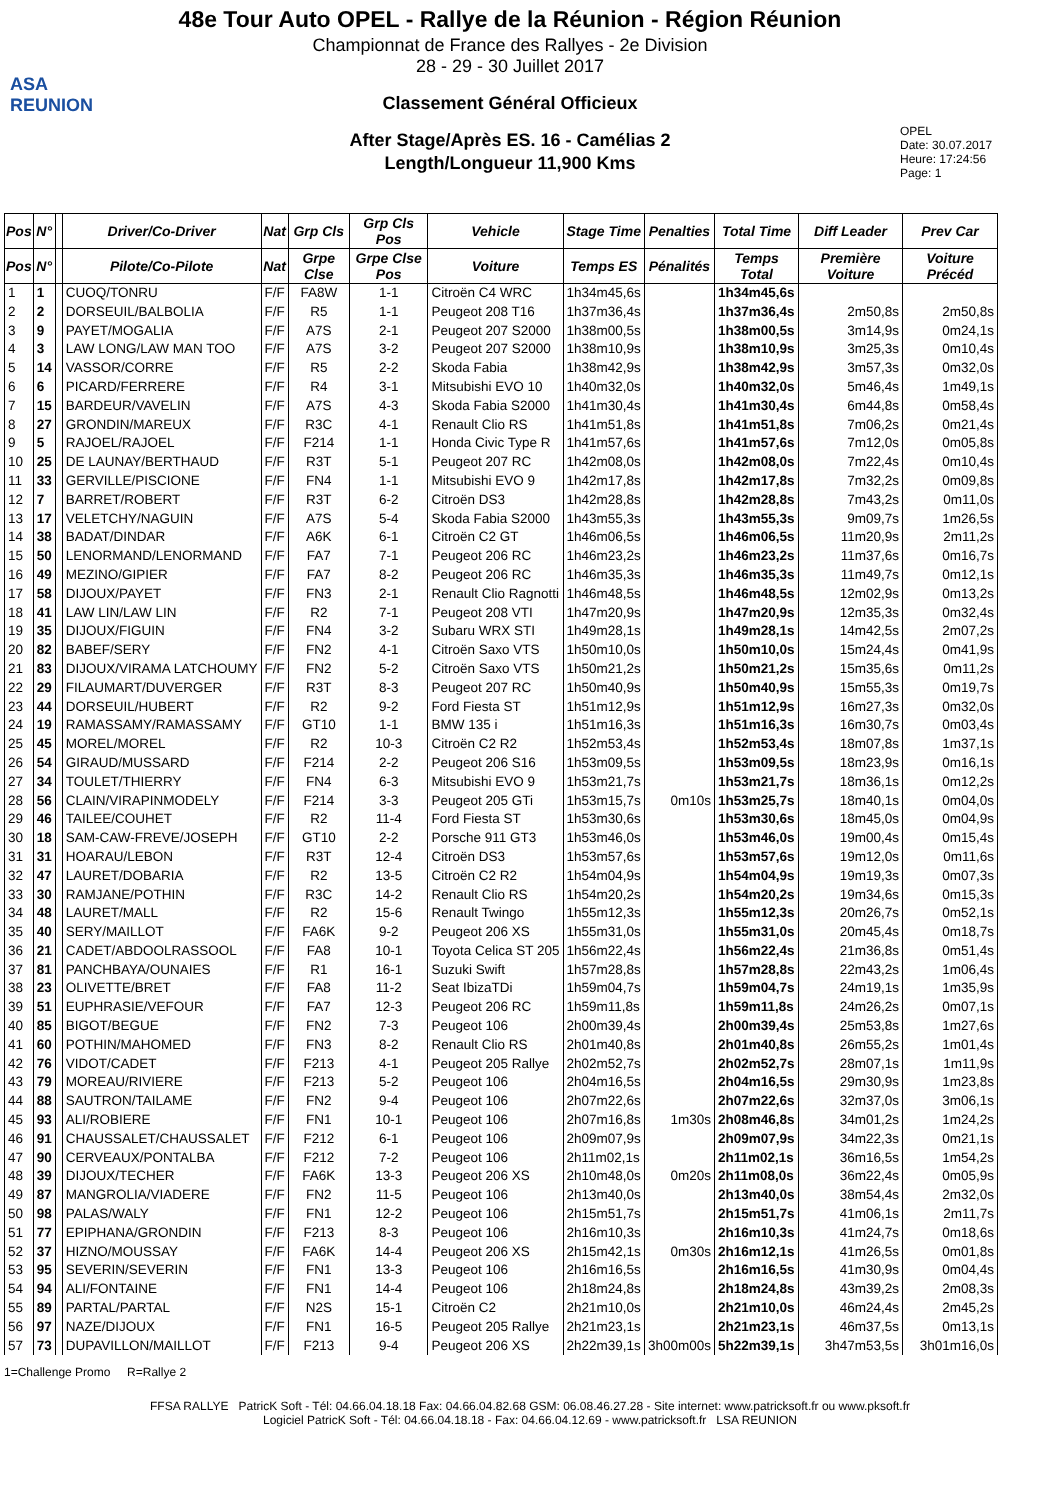ASA REUNION
48e Tour Auto OPEL - Rallye de la Réunion - Région Réunion
Championnat de France des Rallyes - 2e Division
28 - 29 - 30 Juillet 2017
Classement Général Officieux
After Stage/Après ES. 16 - Camélias 2
Length/Longueur 11,900 Kms
OPEL
Date: 30.07.2017
Heure: 17:24:56
Page: 1
| Pos | N° | | Driver/Co-Driver | Nat | Grp Cls | Grp Cls Pos | Vehicle | Stage Time | Penalties | Total Time | Diff Leader | Prev Car |
| --- | --- | --- | --- | --- | --- | --- | --- | --- | --- | --- | --- | --- |
| Pos | N° | | Pilote/Co-Pilote | Nat | Grpe Clse | Grpe Clse Pos | Voiture | Temps ES | Pénalités | Temps Total | Première Voiture | Voiture Précéd |
| 1 | 1 | | CUOQ/TONRU | F/F | FA8W | 1-1 | Citroën C4 WRC | 1h34m45,6s | | 1h34m45,6s | | |
| 2 | 2 | | DORSEUIL/BALBOLIA | F/F | R5 | 1-1 | Peugeot 208 T16 | 1h37m36,4s | | 1h37m36,4s | 2m50,8s | 2m50,8s |
| 3 | 9 | | PAYET/MOGALIA | F/F | A7S | 2-1 | Peugeot 207 S2000 | 1h38m00,5s | | 1h38m00,5s | 3m14,9s | 0m24,1s |
| 4 | 3 | | LAW LONG/LAW MAN TOO | F/F | A7S | 3-2 | Peugeot 207 S2000 | 1h38m10,9s | | 1h38m10,9s | 3m25,3s | 0m10,4s |
| 5 | 14 | | VASSOR/CORRE | F/F | R5 | 2-2 | Skoda Fabia | 1h38m42,9s | | 1h38m42,9s | 3m57,3s | 0m32,0s |
| 6 | 6 | | PICARD/FERRERE | F/F | R4 | 3-1 | Mitsubishi EVO 10 | 1h40m32,0s | | 1h40m32,0s | 5m46,4s | 1m49,1s |
| 7 | 15 | | BARDEUR/VAVELIN | F/F | A7S | 4-3 | Skoda Fabia S2000 | 1h41m30,4s | | 1h41m30,4s | 6m44,8s | 0m58,4s |
| 8 | 27 | | GRONDIN/MAREUX | F/F | R3C | 4-1 | Renault Clio RS | 1h41m51,8s | | 1h41m51,8s | 7m06,2s | 0m21,4s |
| 9 | 5 | | RAJOEL/RAJOEL | F/F | F214 | 1-1 | Honda Civic Type R | 1h41m57,6s | | 1h41m57,6s | 7m12,0s | 0m05,8s |
| 10 | 25 | | DE LAUNAY/BERTHAUD | F/F | R3T | 5-1 | Peugeot 207 RC | 1h42m08,0s | | 1h42m08,0s | 7m22,4s | 0m10,4s |
| 11 | 33 | | GERVILLE/PISCIONE | F/F | FN4 | 1-1 | Mitsubishi EVO 9 | 1h42m17,8s | | 1h42m17,8s | 7m32,2s | 0m09,8s |
| 12 | 7 | | BARRET/ROBERT | F/F | R3T | 6-2 | Citroën DS3 | 1h42m28,8s | | 1h42m28,8s | 7m43,2s | 0m11,0s |
| 13 | 17 | | VELETCHY/NAGUIN | F/F | A7S | 5-4 | Skoda Fabia S2000 | 1h43m55,3s | | 1h43m55,3s | 9m09,7s | 1m26,5s |
| 14 | 38 | | BADAT/DINDAR | F/F | A6K | 6-1 | Citroën C2 GT | 1h46m06,5s | | 1h46m06,5s | 11m20,9s | 2m11,2s |
| 15 | 50 | | LENORMAND/LENORMAND | F/F | FA7 | 7-1 | Peugeot 206 RC | 1h46m23,2s | | 1h46m23,2s | 11m37,6s | 0m16,7s |
| 16 | 49 | | MEZINO/GIPIER | F/F | FA7 | 8-2 | Peugeot 206 RC | 1h46m35,3s | | 1h46m35,3s | 11m49,7s | 0m12,1s |
| 17 | 58 | | DIJOUX/PAYET | F/F | FN3 | 2-1 | Renault Clio Ragnotti | 1h46m48,5s | | 1h46m48,5s | 12m02,9s | 0m13,2s |
| 18 | 41 | | LAW LIN/LAW LIN | F/F | R2 | 7-1 | Peugeot 208 VTI | 1h47m20,9s | | 1h47m20,9s | 12m35,3s | 0m32,4s |
| 19 | 35 | | DIJOUX/FIGUIN | F/F | FN4 | 3-2 | Subaru WRX STI | 1h49m28,1s | | 1h49m28,1s | 14m42,5s | 2m07,2s |
| 20 | 82 | | BABEF/SERY | F/F | FN2 | 4-1 | Citroën Saxo VTS | 1h50m10,0s | | 1h50m10,0s | 15m24,4s | 0m41,9s |
| 21 | 83 | | DIJOUX/VIRAMA LATCHOUMY | F/F | FN2 | 5-2 | Citroën Saxo VTS | 1h50m21,2s | | 1h50m21,2s | 15m35,6s | 0m11,2s |
| 22 | 29 | | FILAUMART/DUVERGER | F/F | R3T | 8-3 | Peugeot 207 RC | 1h50m40,9s | | 1h50m40,9s | 15m55,3s | 0m19,7s |
| 23 | 44 | | DORSEUIL/HUBERT | F/F | R2 | 9-2 | Ford Fiesta ST | 1h51m12,9s | | 1h51m12,9s | 16m27,3s | 0m32,0s |
| 24 | 19 | | RAMASSAMY/RAMASSAMY | F/F | GT10 | 1-1 | BMW 135 i | 1h51m16,3s | | 1h51m16,3s | 16m30,7s | 0m03,4s |
| 25 | 45 | | MOREL/MOREL | F/F | R2 | 10-3 | Citroën C2 R2 | 1h52m53,4s | | 1h52m53,4s | 18m07,8s | 1m37,1s |
| 26 | 54 | | GIRAUD/MUSSARD | F/F | F214 | 2-2 | Peugeot 206 S16 | 1h53m09,5s | | 1h53m09,5s | 18m23,9s | 0m16,1s |
| 27 | 34 | | TOULET/THIERRY | F/F | FN4 | 6-3 | Mitsubishi EVO 9 | 1h53m21,7s | | 1h53m21,7s | 18m36,1s | 0m12,2s |
| 28 | 56 | | CLAIN/VIRAPINMODELY | F/F | F214 | 3-3 | Peugeot 205 GTi | 1h53m15,7s | 0m10s | 1h53m25,7s | 18m40,1s | 0m04,0s |
| 29 | 46 | | TAILEE/COUHET | F/F | R2 | 11-4 | Ford Fiesta ST | 1h53m30,6s | | 1h53m30,6s | 18m45,0s | 0m04,9s |
| 30 | 18 | | SAM-CAW-FREVE/JOSEPH | F/F | GT10 | 2-2 | Porsche 911 GT3 | 1h53m46,0s | | 1h53m46,0s | 19m00,4s | 0m15,4s |
| 31 | 31 | | HOARAU/LEBON | F/F | R3T | 12-4 | Citroën DS3 | 1h53m57,6s | | 1h53m57,6s | 19m12,0s | 0m11,6s |
| 32 | 47 | | LAURET/DOBARIA | F/F | R2 | 13-5 | Citroën C2 R2 | 1h54m04,9s | | 1h54m04,9s | 19m19,3s | 0m07,3s |
| 33 | 30 | | RAMJANE/POTHIN | F/F | R3C | 14-2 | Renault Clio RS | 1h54m20,2s | | 1h54m20,2s | 19m34,6s | 0m15,3s |
| 34 | 48 | | LAURET/MALL | F/F | R2 | 15-6 | Renault Twingo | 1h55m12,3s | | 1h55m12,3s | 20m26,7s | 0m52,1s |
| 35 | 40 | | SERY/MAILLOT | F/F | FA6K | 9-2 | Peugeot 206 XS | 1h55m31,0s | | 1h55m31,0s | 20m45,4s | 0m18,7s |
| 36 | 21 | | CADET/ABDOOLRASSOOL | F/F | FA8 | 10-1 | Toyota Celica ST 205 | 1h56m22,4s | | 1h56m22,4s | 21m36,8s | 0m51,4s |
| 37 | 81 | | PANCHBAYA/OUNAIES | F/F | R1 | 16-1 | Suzuki Swift | 1h57m28,8s | | 1h57m28,8s | 22m43,2s | 1m06,4s |
| 38 | 23 | | OLIVETTE/BRET | F/F | FA8 | 11-2 | Seat IbizaTDi | 1h59m04,7s | | 1h59m04,7s | 24m19,1s | 1m35,9s |
| 39 | 51 | | EUPHRASIE/VEFOUR | F/F | FA7 | 12-3 | Peugeot 206 RC | 1h59m11,8s | | 1h59m11,8s | 24m26,2s | 0m07,1s |
| 40 | 85 | | BIGOT/BEGUE | F/F | FN2 | 7-3 | Peugeot 106 | 2h00m39,4s | | 2h00m39,4s | 25m53,8s | 1m27,6s |
| 41 | 60 | | POTHIN/MAHOMED | F/F | FN3 | 8-2 | Renault Clio RS | 2h01m40,8s | | 2h01m40,8s | 26m55,2s | 1m01,4s |
| 42 | 76 | | VIDOT/CADET | F/F | F213 | 4-1 | Peugeot 205 Rallye | 2h02m52,7s | | 2h02m52,7s | 28m07,1s | 1m11,9s |
| 43 | 79 | | MOREAU/RIVIERE | F/F | F213 | 5-2 | Peugeot 106 | 2h04m16,5s | | 2h04m16,5s | 29m30,9s | 1m23,8s |
| 44 | 88 | | SAUTRON/TAILAME | F/F | FN2 | 9-4 | Peugeot 106 | 2h07m22,6s | | 2h07m22,6s | 32m37,0s | 3m06,1s |
| 45 | 93 | | ALI/ROBIERE | F/F | FN1 | 10-1 | Peugeot 106 | 2h07m16,8s | 1m30s | 2h08m46,8s | 34m01,2s | 1m24,2s |
| 46 | 91 | | CHAUSSALET/CHAUSSALET | F/F | F212 | 6-1 | Peugeot 106 | 2h09m07,9s | | 2h09m07,9s | 34m22,3s | 0m21,1s |
| 47 | 90 | | CERVEAUX/PONTALBA | F/F | F212 | 7-2 | Peugeot 106 | 2h11m02,1s | | 2h11m02,1s | 36m16,5s | 1m54,2s |
| 48 | 39 | | DIJOUX/TECHER | F/F | FA6K | 13-3 | Peugeot 206 XS | 2h10m48,0s | 0m20s | 2h11m08,0s | 36m22,4s | 0m05,9s |
| 49 | 87 | | MANGROLIA/VIADERE | F/F | FN2 | 11-5 | Peugeot 106 | 2h13m40,0s | | 2h13m40,0s | 38m54,4s | 2m32,0s |
| 50 | 98 | | PALAS/WALY | F/F | FN1 | 12-2 | Peugeot 106 | 2h15m51,7s | | 2h15m51,7s | 41m06,1s | 2m11,7s |
| 51 | 77 | | EPIPHANA/GRONDIN | F/F | F213 | 8-3 | Peugeot 106 | 2h16m10,3s | | 2h16m10,3s | 41m24,7s | 0m18,6s |
| 52 | 37 | | HIZNO/MOUSSAY | F/F | FA6K | 14-4 | Peugeot 206 XS | 2h15m42,1s | 0m30s | 2h16m12,1s | 41m26,5s | 0m01,8s |
| 53 | 95 | | SEVERIN/SEVERIN | F/F | FN1 | 13-3 | Peugeot 106 | 2h16m16,5s | | 2h16m16,5s | 41m30,9s | 0m04,4s |
| 54 | 94 | | ALI/FONTAINE | F/F | FN1 | 14-4 | Peugeot 106 | 2h18m24,8s | | 2h18m24,8s | 43m39,2s | 2m08,3s |
| 55 | 89 | | PARTAL/PARTAL | F/F | N2S | 15-1 | Citroën C2 | 2h21m10,0s | | 2h21m10,0s | 46m24,4s | 2m45,2s |
| 56 | 97 | | NAZE/DIJOUX | F/F | FN1 | 16-5 | Peugeot 205 Rallye | 2h21m23,1s | | 2h21m23,1s | 46m37,5s | 0m13,1s |
| 57 | 73 | | DUPAVILLON/MAILLOT | F/F | F213 | 9-4 | Peugeot 206 XS | 2h22m39,1s | 3h00m00s | 5h22m39,1s | 3h47m53,5s | 3h01m16,0s |
1=Challenge Promo R=Rallye 2
FFSA RALLYE PatricK Soft - Tél: 04.66.04.18.18 Fax: 04.66.04.82.68 GSM: 06.08.46.27.28 - Site internet: www.patricksoft.fr ou www.pksoft.fr
Logiciel PatricK Soft - Tél: 04.66.04.18.18 - Fax: 04.66.04.12.69 - www.patricksoft.fr LSA REUNION